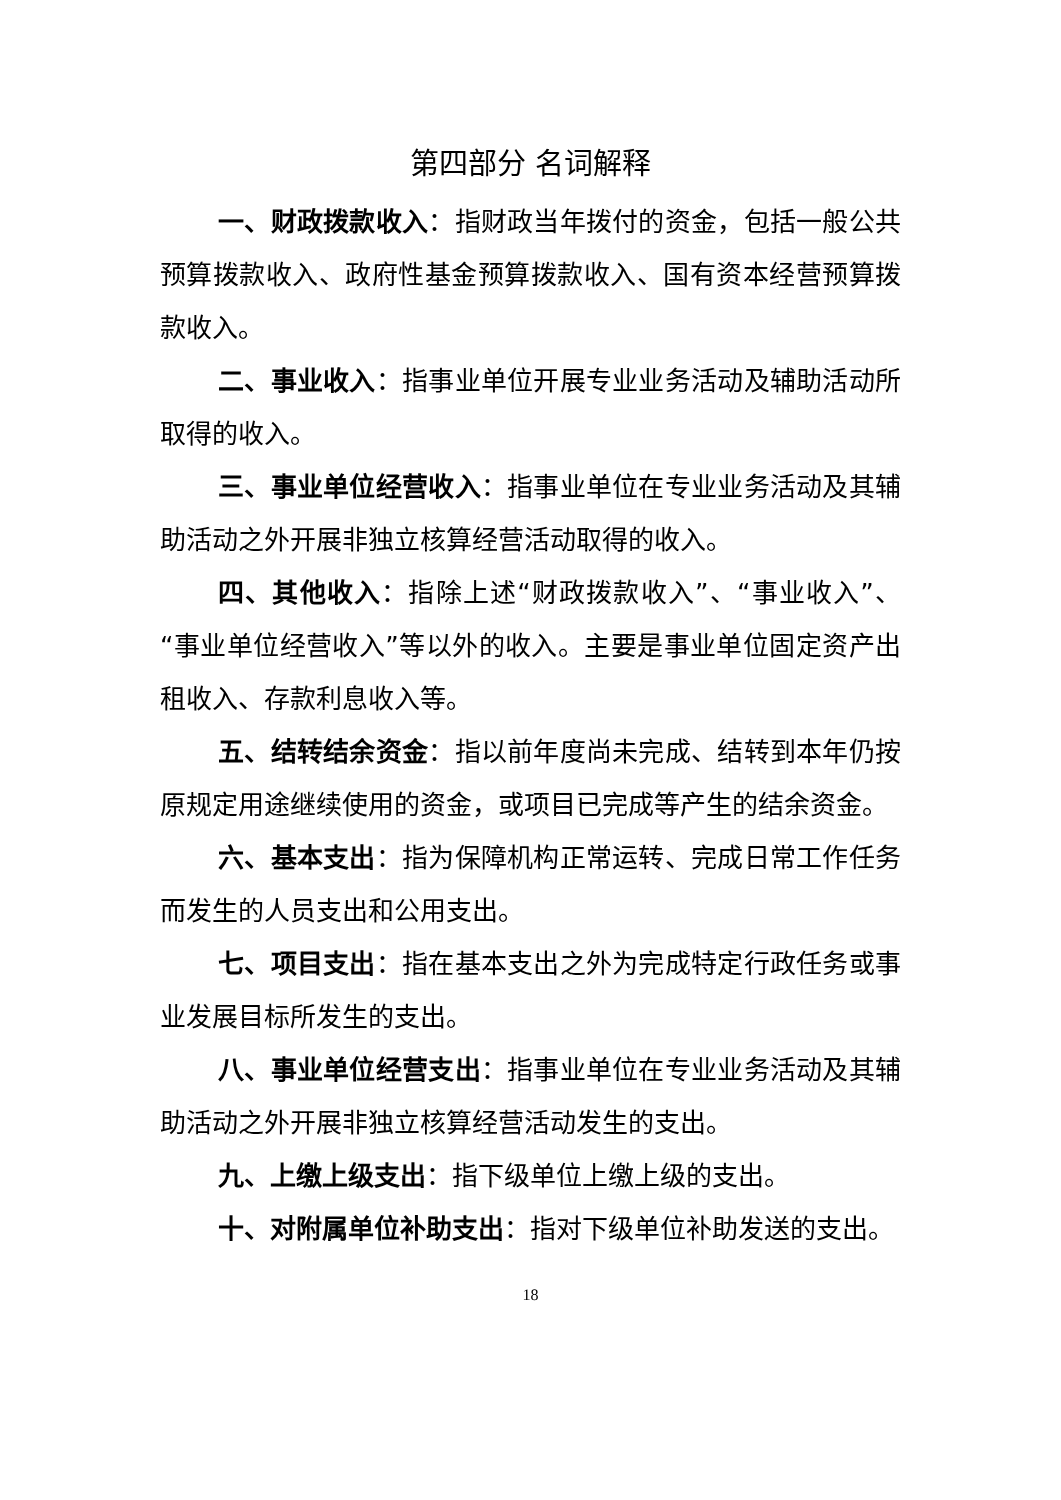第四部分 名词解释
一、财政拨款收入：指财政当年拨付的资金，包括一般公共预算拨款收入、政府性基金预算拨款收入、国有资本经营预算拨款收入。
二、事业收入：指事业单位开展专业业务活动及辅助活动所取得的收入。
三、事业单位经营收入：指事业单位在专业业务活动及其辅助活动之外开展非独立核算经营活动取得的收入。
四、其他收入：指除上述“财政拨款收入”、“事业收入”、“事业单位经营收入”等以外的收入。主要是事业单位固定资产出租收入、存款利息收入等。
五、结转结余资金：指以前年度尚未完成、结转到本年仍按原规定用途继续使用的资金，或项目已完成等产生的结余资金。
六、基本支出：指为保障机构正常运转、完成日常工作任务而发生的人员支出和公用支出。
七、项目支出：指在基本支出之外为完成特定行政任务或事业发展目标所发生的支出。
八、事业单位经营支出：指事业单位在专业业务活动及其辅助活动之外开展非独立核算经营活动发生的支出。
九、上缴上级支出：指下级单位上缴上级的支出。
十、对附属单位补助支出：指对下级单位补助发送的支出。
18